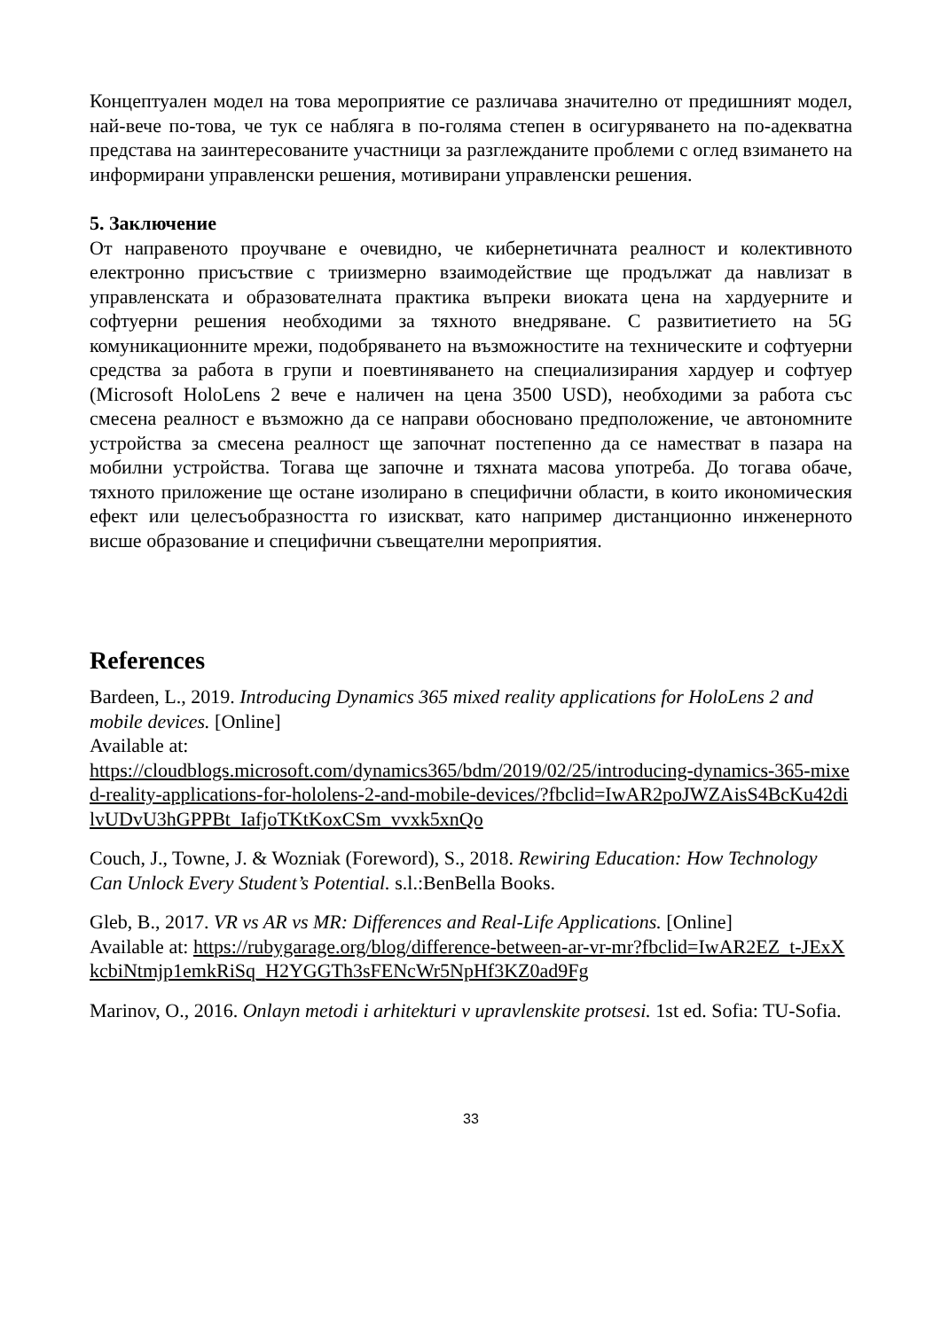Концептуален модел на това мероприятие се различава значително от предишният модел, най-вече по-това, че тук се набляга в по-голяма степен в осигуряването на по-адекватна представа на заинтересованите участници за разглежданите проблеми с оглед взимането на информирани управленски решения, мотивирани управленски решения.
5. Заключение
От направеното проучване е очевидно, че кибернетичната реалност и колективното електронно присъствие с триизмерно взаимодействие ще продължат да навлизат в управленската и образователната практика въпреки виоката цена на хардуерните и софтуерни решения необходими за тяхното внедряване. С развитиетието на 5G комуникационните мрежи, подобряването на възможностите на техническите и софтуерни средства за работа в групи и поевтиняването на специализирания хардуер и софтуер (Microsoft HoloLens 2 вече е наличен на цена 3500 USD), необходими за работа със смесена реалност е възможно да се направи обосновано предположение, че автономните устройства за смесена реалност ще започнат постепенно да се наместват в пазара на мобилни устройства. Тогава ще започне и тяхната масова употреба. До тогава обаче, тяхното приложение ще остане изолирано в специфични области, в които икономическия ефект или целесъобразността го изискват, като например дистанционно инженерното висше образование и специфични съвещателни мероприятия.
References
Bardeen, L., 2019. Introducing Dynamics 365 mixed reality applications for HoloLens 2 and mobile devices. [Online]
Available at:
https://cloudblogs.microsoft.com/dynamics365/bdm/2019/02/25/introducing-dynamics-365-mixed-reality-applications-for-hololens-2-and-mobile-devices/?fbclid=IwAR2poJWZAisS4BcKu42dilvUDvU3hGPPBt_IafjoTKtKoxCSm_vvxk5xnQo
Couch, J., Towne, J. & Wozniak (Foreword), S., 2018. Rewiring Education: How Technology Can Unlock Every Student’s Potential. s.l.:BenBella Books.
Gleb, B., 2017. VR vs AR vs MR: Differences and Real-Life Applications. [Online]
Available at: https://rubygarage.org/blog/difference-between-ar-vr-mr?fbclid=IwAR2EZ_t-JExXkcbiNtmjp1emkRiSq_H2YGGTh3sFENcWr5NpHf3KZ0ad9Fg
Marinov, O., 2016. Onlayn metodi i arhitekturi v upravlenskite protsesi. 1st ed. Sofia: TU-Sofia.
33